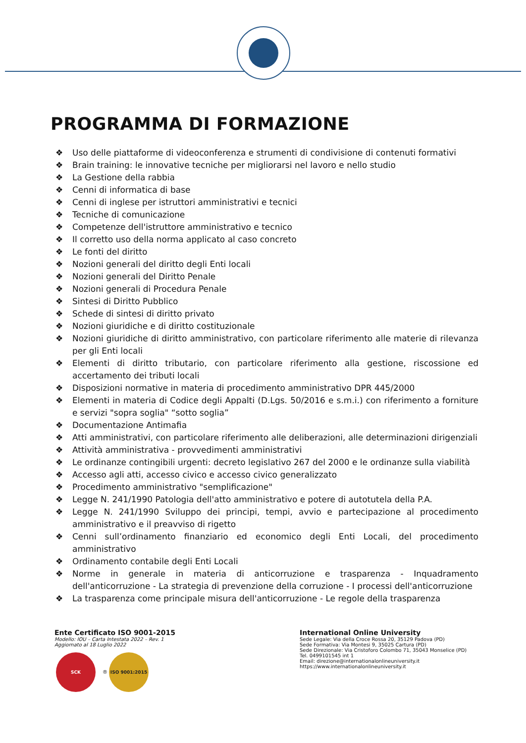PROGRAMMA DI FORMAZIONE
❖ Uso delle piattaforme di videoconferenza e strumenti di condivisione di contenuti formativi
❖ Brain training: le innovative tecniche per migliorarsi nel lavoro e nello studio
❖ La Gestione della rabbia
❖ Cenni di informatica di base
❖ Cenni di inglese per istruttori amministrativi e tecnici
❖ Tecniche di comunicazione
❖ Competenze dell'istruttore amministrativo e tecnico
❖ Il corretto uso della norma applicato al caso concreto
❖ Le fonti del diritto
❖ Nozioni generali del diritto degli Enti locali
❖ Nozioni generali del Diritto Penale
❖ Nozioni generali di Procedura Penale
❖ Sintesi di Diritto Pubblico
❖ Schede di sintesi di diritto privato
❖ Nozioni giuridiche e di diritto costituzionale
❖ Nozioni giuridiche di diritto amministrativo, con particolare riferimento alle materie di rilevanza per gli Enti locali
❖ Elementi di diritto tributario, con particolare riferimento alla gestione, riscossione ed accertamento dei tributi locali
❖ Disposizioni normative in materia di procedimento amministrativo DPR 445/2000
❖ Elementi in materia di Codice degli Appalti (D.Lgs. 50/2016 e s.m.i.) con riferimento a forniture e servizi "sopra soglia" “sotto soglia”
❖ Documentazione Antimafia
❖ Atti amministrativi, con particolare riferimento alle deliberazioni, alle determinazioni dirigenziali
❖ Attività amministrativa - provvedimenti amministrativi
❖ Le ordinanze contingibili urgenti: decreto legislativo 267 del 2000 e le ordinanze sulla viabilità
❖ Accesso agli atti, accesso civico e accesso civico generalizzato
❖ Procedimento amministrativo "semplificazione"
❖ Legge N. 241/1990 Patologia dell'atto amministrativo e potere di autotutela della P.A.
❖ Legge N. 241/1990 Sviluppo dei principi, tempi, avvio e partecipazione al procedimento amministrativo e il preavviso di rigetto
❖ Cenni sull’ordinamento finanziario ed economico degli Enti Locali, del procedimento amministrativo
❖ Ordinamento contabile degli Enti Locali
❖ Norme in generale in materia di anticorruzione e trasparenza - Inquadramento dell'anticorruzione - La strategia di prevenzione della corruzione - I processi dell'anticorruzione
❖ La trasparenza come principale misura dell'anticorruzione - Le regole della trasparenza
Ente Certificato ISO 9001-2015
Modello: IOU – Carta Intestata 2022 – Rev. 1
Aggiornato al 18 Luglio 2022
SCK ® ISO 9001:2015
International Online University
Sede Legale: Via della Croce Rossa 20, 35129 Padova (PD)
Sede Formativa: Via Montesi 9, 35025 Cartura (PD)
Sede Direzionale: Via Cristoforo Colombo 71, 35043 Monselice (PD)
Tel. 0499101545 int 1
Email: direzione@internationalonlineuniversity.it
https://www.internationalonlineuniversity.it